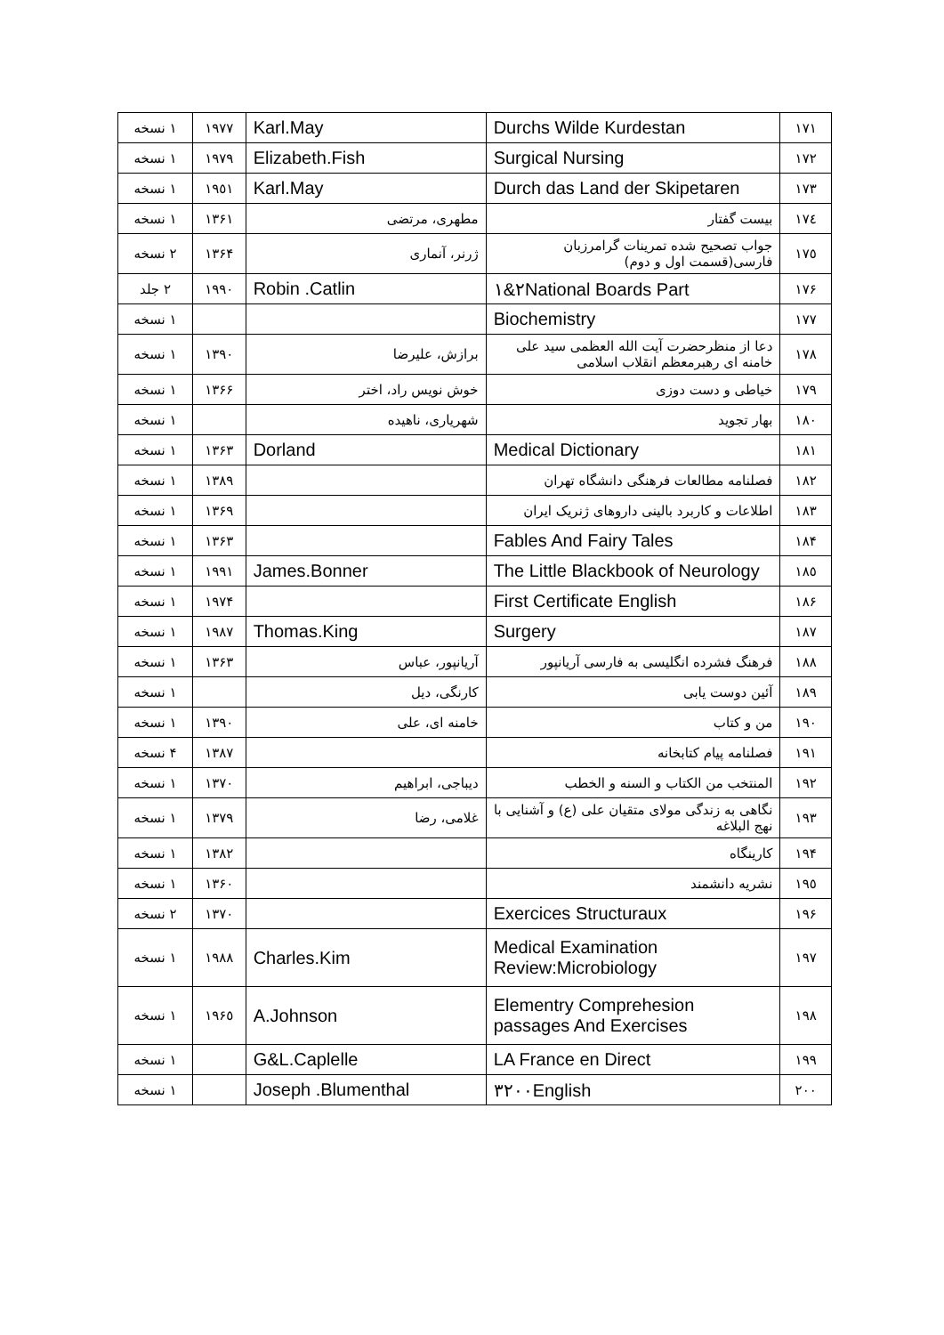| ١٧١ | Durchs Wilde Kurdestan | Karl.May | ١٩٧٧ | ١ نسخه |
| ١٧٢ | Surgical Nursing | Elizabeth.Fish | ١٩٧٩ | ١ نسخه |
| ١٧٣ | Durch das Land der Skipetaren | Karl.May | ١٩٥١ | ١ نسخه |
| ١٧٤ | بیست گفتار | مطهری، مرتضی | ١٣۶١ | ١ نسخه |
| ١٧٥ | جواب تصحیح شده تمرینات گرامرزبان فارسی(قسمت اول و دوم) | ژرنر، آنماری | ١٣۶۴ | ٢ نسخه |
| ١٧۶ | ٢&١National Boards Part | Robin .Catlin | ١٩٩٠ | ٢ جلد |
| ١٧٧ | Biochemistry | | | ١ نسخه |
| ١٧٨ | دعا از منظرحضرت آیت الله العظمی سید علی خامنه ای رهبرمعظم انقلاب اسلامی | برازش، علیرضا | ١٣٩٠ | ١ نسخه |
| ١٧٩ | خیاطی و دست دوزی | خوش نویس راد، اختر | ١٣۶۶ | ١ نسخه |
| ١٨٠ | بهار تجوید | شهریاری، ناهیده | | ١ نسخه |
| ١٨١ | Medical Dictionary | Dorland | ١٣۶٣ | ١ نسخه |
| ١٨٢ | فصلنامه مطالعات فرهنگی دانشگاه تهران | | ١٣٨٩ | ١ نسخه |
| ١٨٣ | اطلاعات و کاربرد بالینی داروهای ژنریک ایران | | ١٣۶٩ | ١ نسخه |
| ١٨۴ | Fables And Fairy Tales | | ١٣۶٣ | ١ نسخه |
| ١٨٥ | The Little Blackbook of Neurology | James.Bonner | ١٩٩١ | ١ نسخه |
| ١٨۶ | First Certificate English | | ١٩٧۴ | ١ نسخه |
| ١٨٧ | Surgery | Thomas.King | ١٩٨٧ | ١ نسخه |
| ١٨٨ | فرهنگ فشرده انگلیسی به فارسی آریانپور | آریانپور، عباس | ١٣۶٣ | ١ نسخه |
| ١٨٩ | آئین دوست یابی | کارنگی، دیل | | ١ نسخه |
| ١٩٠ | من و کتاب | خامنه ای، علی | ١٣٩٠ | ١ نسخه |
| ١٩١ | فصلنامه پیام کتابخانه | | ١٣٨٧ | ۴ نسخه |
| ١٩٢ | المنتخب من الکتاب و السنه و الخطب | دیباجی، ابراهیم | ١٣٧٠ | ١ نسخه |
| ١٩٣ | نگاهی به زندگی مولای متقیان علی (ع) و آشنایی با نهج البلاغه | غلامی، رضا | ١٣٧٩ | ١ نسخه |
| ١٩۴ | کارینگاه | | ١٣٨٢ | ١ نسخه |
| ١٩٥ | نشریه دانشمند | | ١٣۶٠ | ١ نسخه |
| ١٩۶ | Exercices Structuraux | | ١٣٧٠ | ٢ نسخه |
| ١٩٧ | Medical Examination Review:Microbiology | Charles.Kim | ١٩٨٨ | ١ نسخه |
| ١٩٨ | Elementry Comprehesion passages And Exercises | A.Johnson | ١٩۶٥ | ١ نسخه |
| ١٩٩ | LA France en Direct | G&L.Caplelle | | ١ نسخه |
| ٢٠٠ | ٣٢٠٠English | Joseph .Blumenthal | | ١ نسخه |